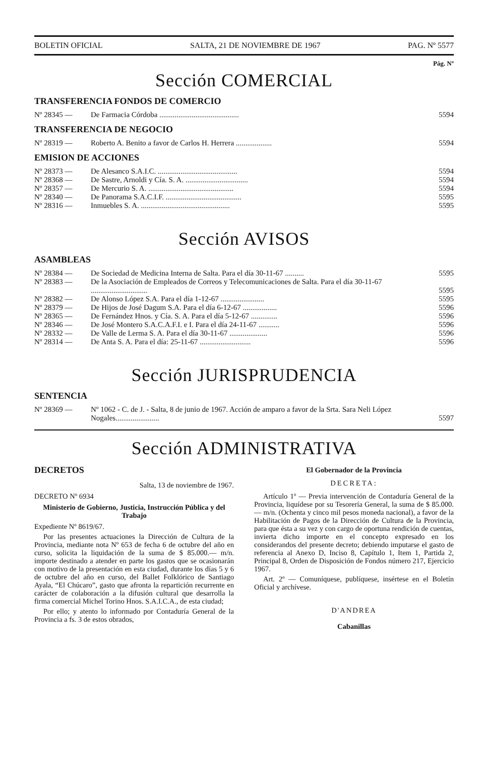BOLETIN OFICIAL SALTA, 21 DE NOVIEMBRE DE 1967 PAG. Nº 5577
Pág. Nº
Sección COMERCIAL
TRANSFERENCIA FONDOS DE COMERCIO
| Nº 28345 — | De Farmacia Córdoba .......................................... | 5594 |
TRANSFERENCIA DE NEGOCIO
| Nº 28319 — | Roberto A. Benito a favor de Carlos H. Herrera ................... | 5594 |
EMISION DE ACCIONES
| Nº 28373 — | De Alesanco S.A.I.C. .......................................... | 5594 |
| Nº 28368 — | De Sastre, Arnoldi y Cía. S. A. ................................. | 5594 |
| Nº 28357 — | De Mercurio S. A. ............................................. | 5594 |
| Nº 28340 — | De Panorama S.A.C.I.F. ........................................ | 5595 |
| Nº 28316 — | Inmuebles S. A. ............................................... | 5595 |
Sección AVISOS
ASAMBLEAS
| Nº 28384 — | De Sociedad de Medicina Interna de Salta. Para el día 30-11-67 .......... | 5595 |
| Nº 28383 — | De la Asociación de Empleados de Correos y Telecomunicaciones de Salta. Para el día 30-11-67 .............................. | 5595 |
| Nº 28382 — | De Alonso López S.A. Para el día 1-12-67 ....................... | 5595 |
| Nº 28379 — | De Hijos de José Dagum S.A. Para el día 6-12-67 .................. | 5596 |
| Nº 28365 — | De Fernández Hnos. y Cía. S. A. Para el día 5-12-67 .............. | 5596 |
| Nº 28346 — | De José Montero S.A.C.A.F.I. e I. Para el día 24-11-67 ........... | 5596 |
| Nº 28332 — | De Valle de Lerma S. A. Para el día 30-11-67 .................... | 5596 |
| Nº 28314 — | De Anta S. A. Para el día: 25-11-67 ........................... | 5596 |
Sección JURISPRUDENCIA
SENTENCIA
| Nº 28369 — | Nº 1062 - C. de J. - Salta, 8 de junio de 1967. Acción de amparo a favor de la Srta. Sara Neli López Nogales....................... | 5597 |
Sección ADMINISTRATIVA
DECRETOS
Salta, 13 de noviembre de 1967.
DECRETO Nº 6934
Ministerio de Gobierno, Justicia, Instrucción Pública y del Trabajo
Expediente Nº 8619/67.
Por las presentes actuaciones la Dirección de Cultura de la Provincia, mediante nota Nº 653 de fecha 6 de octubre del año en curso, solicita la liquidación de la suma de $ 85.000.— m/n. importe destinado a atender en parte los gastos que se ocasionarán con motivo de la presentación en esta ciudad, durante los días 5 y 6 de octubre del año en curso, del Ballet Folklórico de Santiago Ayala, “El Chúcaro”, gasto que afronta la repartición recurrente en carácter de colaboración a la difusión cultural que desarrolla la firma comercial Michel Torino Hnos. S.A.I.C.A., de esta ciudad;
Por ello; y atento lo informado por Contaduría General de la Provincia a fs. 3 de estos obrados,
El Gobernador de la Provincia
DECRETA:
Artículo 1º — Previa intervención de Contaduría General de la Provincia, liquídese por su Tesorería General, la suma de $ 85.000.— m/n. (Ochenta y cinco mil pesos moneda nacional), a favor de la Habilitación de Pagos de la Dirección de Cultura de la Provincia, para que ésta a su vez y con cargo de oportuna rendición de cuentas, invierta dicho importe en el concepto expresado en los considerandos del presente decreto; debiendo imputarse el gasto de referencia al Anexo D, Inciso 8, Capítulo 1, Item 1, Partida 2, Principal 8, Orden de Disposición de Fondos número 217, Ejercicio 1967.
Art. 2º — Comuníquese, publíquese, insértese en el Boletín Oficial y archívese.
D'ANDREA
Cabanillas